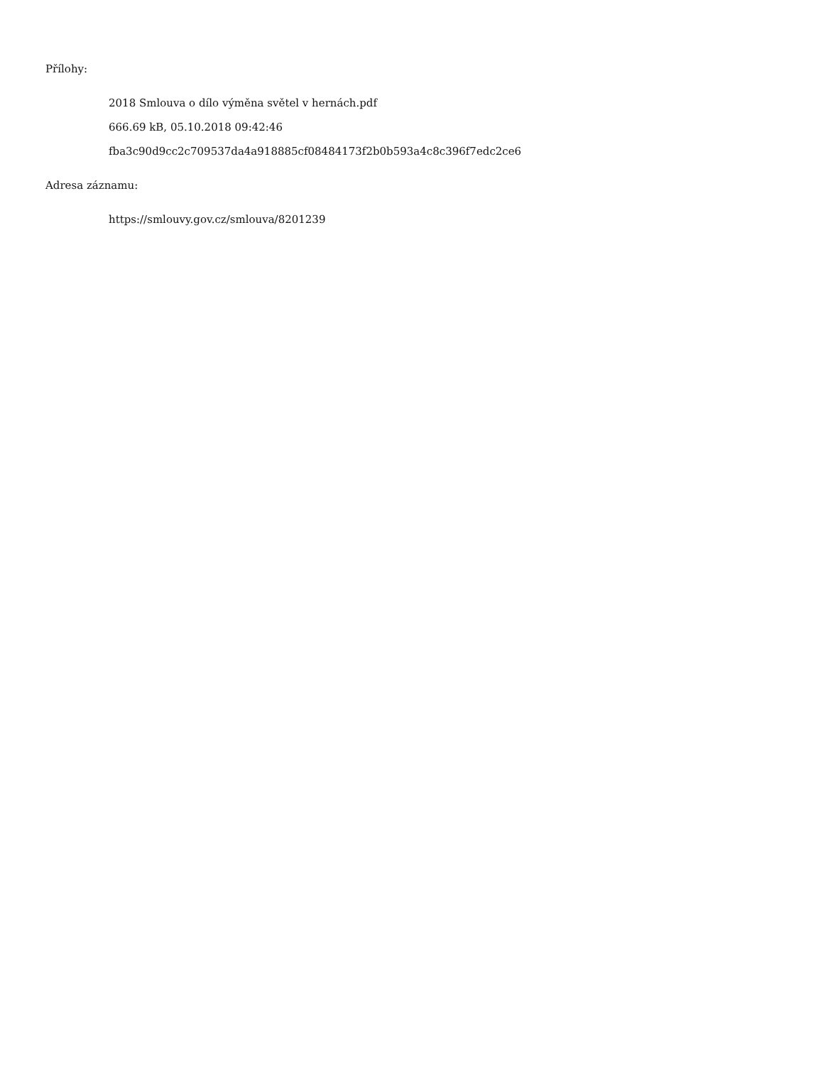Přílohy:
2018 Smlouva o dílo výměna světel v hernách.pdf
666.69 kB, 05.10.2018 09:42:46
fba3c90d9cc2c709537da4a918885cf08484173f2b0b593a4c8c396f7edc2ce6
Adresa záznamu:
https://smlouvy.gov.cz/smlouva/8201239